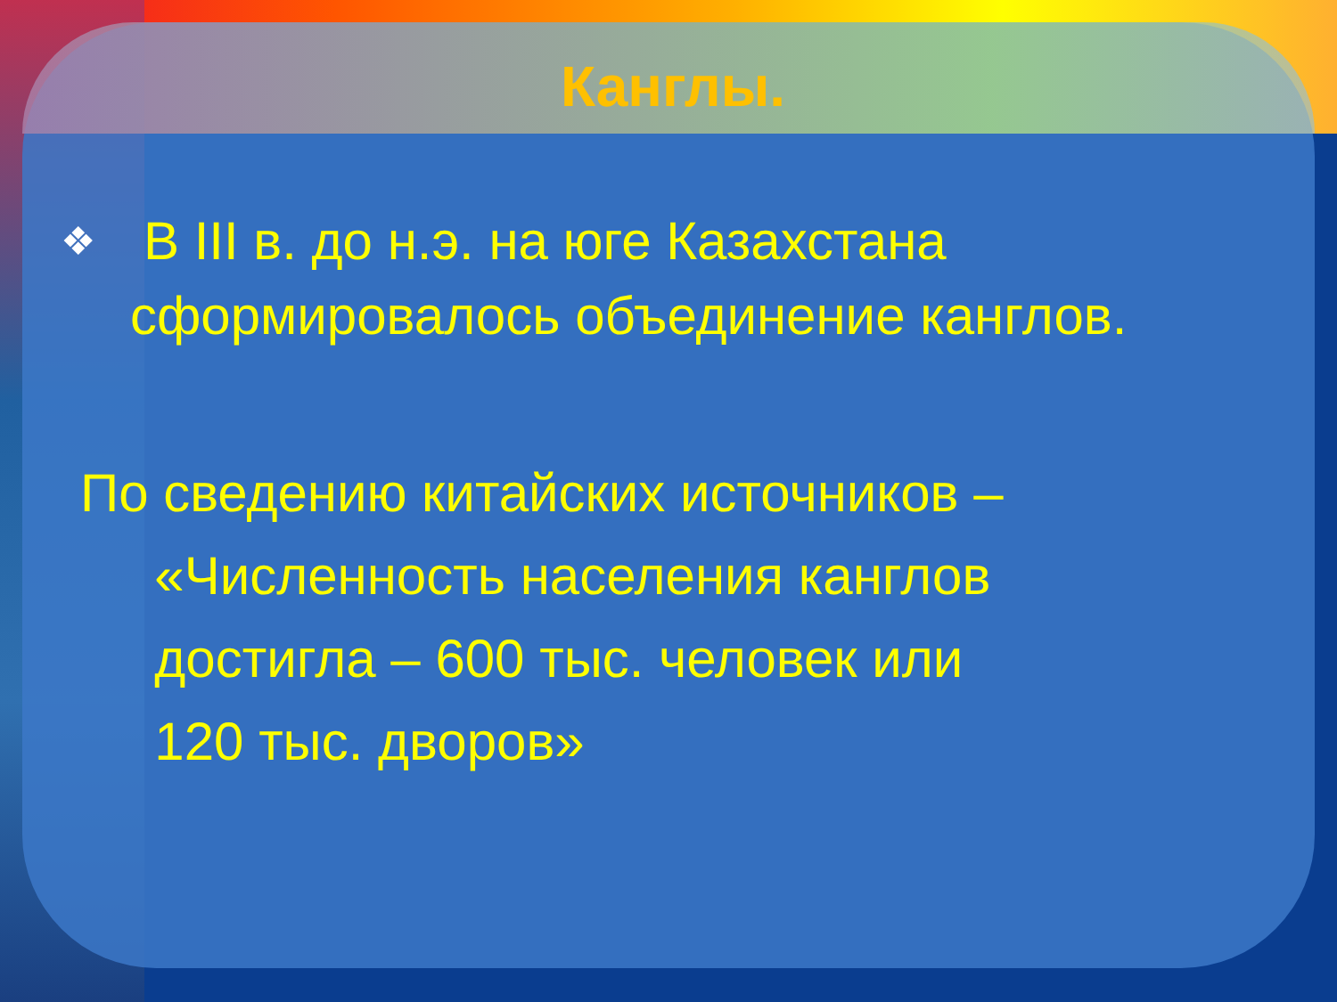Канглы.
❖ В III в. до н.э. на юге Казахстана сформировалось объединение канглов.
По сведению китайских источников –
«Численность населения канглов
достигла – 600 тыс. человек или
120 тыс. дворов»